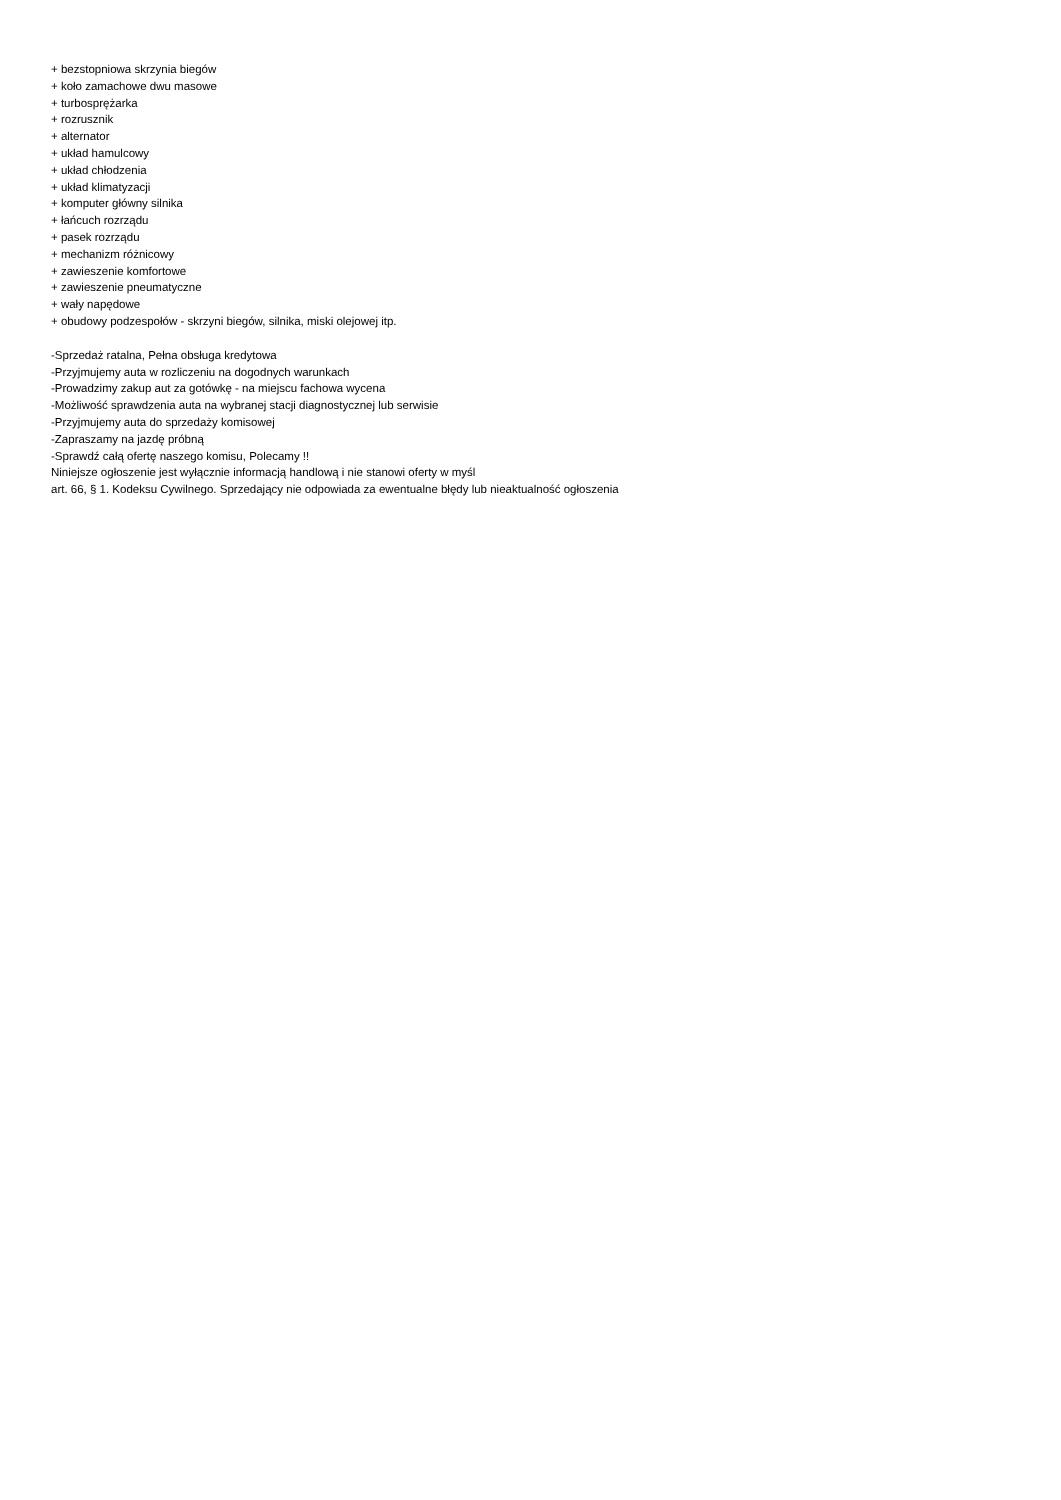+ bezstopniowa skrzynia biegów
+ koło zamachowe dwu masowe
+ turbosprężarka
+ rozrusznik
+ alternator
+ układ hamulcowy
+ układ chłodzenia
+ układ klimatyzacji
+ komputer główny silnika
+ łańcuch rozrządu
+ pasek rozrządu
+ mechanizm różnicowy
+ zawieszenie komfortowe
+ zawieszenie pneumatyczne
+ wały napędowe
+ obudowy podzespołów - skrzyni biegów, silnika, miski olejowej itp.
-Sprzedaż ratalna, Pełna obsługa kredytowa
-Przyjmujemy auta w rozliczeniu na dogodnych warunkach
-Prowadzimy zakup aut za gotówkę - na miejscu fachowa wycena
-Możliwość sprawdzenia auta na wybranej stacji diagnostycznej lub serwisie
-Przyjmujemy auta do sprzedaży komisowej
-Zapraszamy na jazdę próbną
-Sprawdź całą ofertę naszego komisu, Polecamy !!
Niniejsze ogłoszenie jest wyłącznie informacją handlową i nie stanowi oferty w myśl
art. 66, § 1. Kodeksu Cywilnego. Sprzedający nie odpowiada za ewentualne błędy lub nieaktualność ogłoszenia